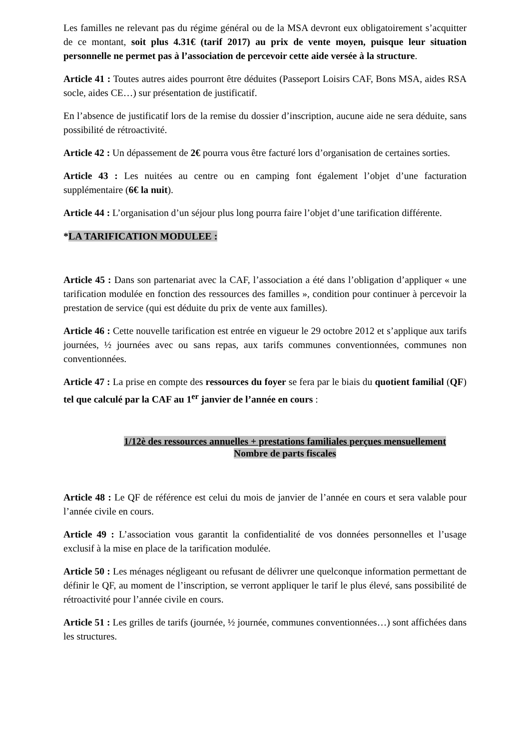Les familles ne relevant pas du régime général ou de la MSA devront eux obligatoirement s’acquitter de ce montant, soit plus 4.31€ (tarif 2017) au prix de vente moyen, puisque leur situation personnelle ne permet pas à l’association de percevoir cette aide versée à la structure.
Article 41 : Toutes autres aides pourront être déduites (Passeport Loisirs CAF, Bons MSA, aides RSA socle, aides CE…) sur présentation de justificatif.
En l’absence de justificatif lors de la remise du dossier d’inscription, aucune aide ne sera déduite, sans possibilité de rétroactivité.
Article 42 : Un dépassement de 2€ pourra vous être facturé lors d’organisation de certaines sorties.
Article 43 : Les nuitées au centre ou en camping font également l’objet d’une facturation supplémentaire (6€ la nuit).
Article 44 : L’organisation d’un séjour plus long pourra faire l’objet d’une tarification différente.
*LA TARIFICATION MODULEE :
Article 45 : Dans son partenariat avec la CAF, l’association a été dans l’obligation d’appliquer « une tarification modulée en fonction des ressources des familles », condition pour continuer à percevoir la prestation de service (qui est déduite du prix de vente aux familles).
Article 46 : Cette nouvelle tarification est entrée en vigueur le 29 octobre 2012 et s’applique aux tarifs journées, ½ journées avec ou sans repas, aux tarifs communes conventionnées, communes non conventionnées.
Article 47 : La prise en compte des ressources du foyer se fera par le biais du quotient familial (QF) tel que calculé par la CAF au 1<sup>er</sup> janvier de l’année en cours :
1/12è des ressources annuelles + prestations familiales perçues mensuellement
Nombre de parts fiscales
Article 48 : Le QF de référence est celui du mois de janvier de l’année en cours et sera valable pour l’année civile en cours.
Article 49 : L’association vous garantit la confidentialité de vos données personnelles et l’usage exclusif à la mise en place de la tarification modulée.
Article 50 : Les ménages négligeant ou refusant de délivrer une quelconque information permettant de définir le QF, au moment de l’inscription, se verront appliquer le tarif le plus élevé, sans possibilité de rétroactivité pour l’année civile en cours.
Article 51 : Les grilles de tarifs (journée, ½ journée, communes conventionnées…) sont affichées dans les structures.